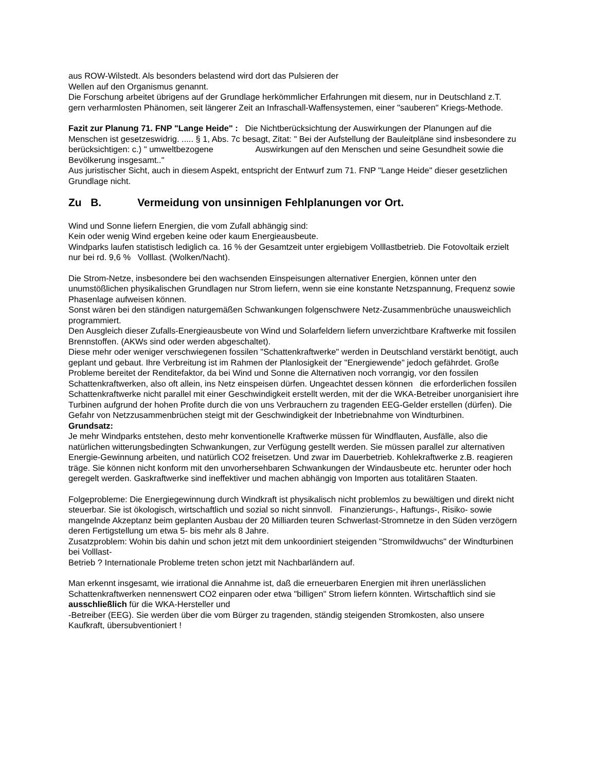aus ROW-Wilstedt. Als besonders belastend wird dort das Pulsieren der
Wellen auf den Organismus genannt.
Die Forschung arbeitet übrigens auf der Grundlage herkömmlicher Erfahrungen mit diesem, nur in Deutschland z.T. gern verharmlosten Phänomen, seit längerer Zeit an Infraschall-Waffensystemen, einer "sauberen" Kriegs-Methode.
Fazit zur Planung 71. FNP "Lange Heide" : Die Nichtberücksichtung der Auswirkungen der Planungen auf die Menschen ist gesetzeswidrig. ..... § 1, Abs. 7c besagt, Zitat: " Bei der Aufstellung der Bauleitpläne sind insbesondere zu berücksichtigen: c.) " umweltbezogene Auswirkungen auf den Menschen und seine Gesundheit sowie die Bevölkerung insgesamt.."
Aus juristischer Sicht, auch in diesem Aspekt, entspricht der Entwurf zum 71. FNP "Lange Heide" dieser gesetzlichen Grundlage nicht.
Zu B. Vermeidung von unsinnigen Fehlplanungen vor Ort.
Wind und Sonne liefern Energien, die vom Zufall abhängig sind:
Kein oder wenig Wind ergeben keine oder kaum Energieausbeute.
Windparks laufen statistisch lediglich ca. 16 % der Gesamtzeit unter ergiebigem Volllastbetrieb. Die Fotovoltaik erzielt nur bei rd. 9,6 % Volllast. (Wolken/Nacht).
Die Strom-Netze, insbesondere bei den wachsenden Einspeisungen alternativer Energien, können unter den unumstößlichen physikalischen Grundlagen nur Strom liefern, wenn sie eine konstante Netzspannung, Frequenz sowie Phasenlage aufweisen können.
Sonst wären bei den ständigen naturgemäßen Schwankungen folgenschwere Netz-Zusammenbrüche unausweichlich programmiert.
Den Ausgleich dieser Zufalls-Energieausbeute von Wind und Solarfeldern liefern unverzichtbare Kraftwerke mit fossilen Brennstoffen. (AKWs sind oder werden abgeschaltet).
Diese mehr oder weniger verschwiegenen fossilen "Schattenkraftwerke" werden in Deutschland verstärkt benötigt, auch geplant und gebaut. Ihre Verbreitung ist im Rahmen der Planlosigkeit der "Energiewende" jedoch gefährdet. Große Probleme bereitet der Renditefaktor, da bei Wind und Sonne die Alternativen noch vorrangig, vor den fossilen
Schattenkraftwerken, also oft allein, ins Netz einspeisen dürfen. Ungeachtet dessen können die erforderlichen fossilen Schattenkraftwerke nicht parallel mit einer Geschwindigkeit erstellt werden, mit der die WKA-Betreiber unorganisiert ihre Turbinen aufgrund der hohen Profite durch die von uns Verbrauchern zu tragenden EEG-Gelder erstellen (dürfen). Die Gefahr von Netzzusammenbrüchen steigt mit der Geschwindigkeit der Inbetriebnahme von Windturbinen.
Grundsatz:
Je mehr Windparks entstehen, desto mehr konventionelle Kraftwerke müssen für Windflauten, Ausfälle, also die natürlichen witterungsbedingten Schwankungen, zur Verfügung gestellt werden. Sie müssen parallel zur alternativen Energie-Gewinnung arbeiten, und natürlich CO2 freisetzen. Und zwar im Dauerbetrieb. Kohlekraftwerke z.B. reagieren träge. Sie können nicht konform mit den unvorhersehbaren Schwankungen der Windausbeute etc. herunter oder hoch geregelt werden. Gaskraftwerke sind ineffektiver und machen abhängig von Importen aus totalitären Staaten.
Folgeprobleme: Die Energiegewinnung durch Windkraft ist physikalisch nicht problemlos zu bewältigen und direkt nicht steuerbar. Sie ist ökologisch, wirtschaftlich und sozial so nicht sinnvoll. Finanzierungs-, Haftungs-, Risiko- sowie mangelnde Akzeptanz beim geplanten Ausbau der 20 Milliarden teuren Schwerlast-Stromnetze in den Süden verzögern deren Fertigstellung um etwa 5- bis mehr als 8 Jahre.
Zusatzproblem: Wohin bis dahin und schon jetzt mit dem unkoordiniert steigenden "Stromwildwuchs" der Windturbinen bei Volllast-
Betrieb ? Internationale Probleme treten schon jetzt mit Nachbarländern auf.
Man erkennt insgesamt, wie irrational die Annahme ist, daß die erneuerbaren Energien mit ihren unerlässlichen Schattenkraftwerken nennenswert CO2 einparen oder etwa "billigen" Strom liefern könnten. Wirtschaftlich sind sie ausschließlich für die WKA-Hersteller und
-Betreiber (EEG). Sie werden über die vom Bürger zu tragenden, ständig steigenden Stromkosten, also unsere Kaufkraft, übersubventioniert !